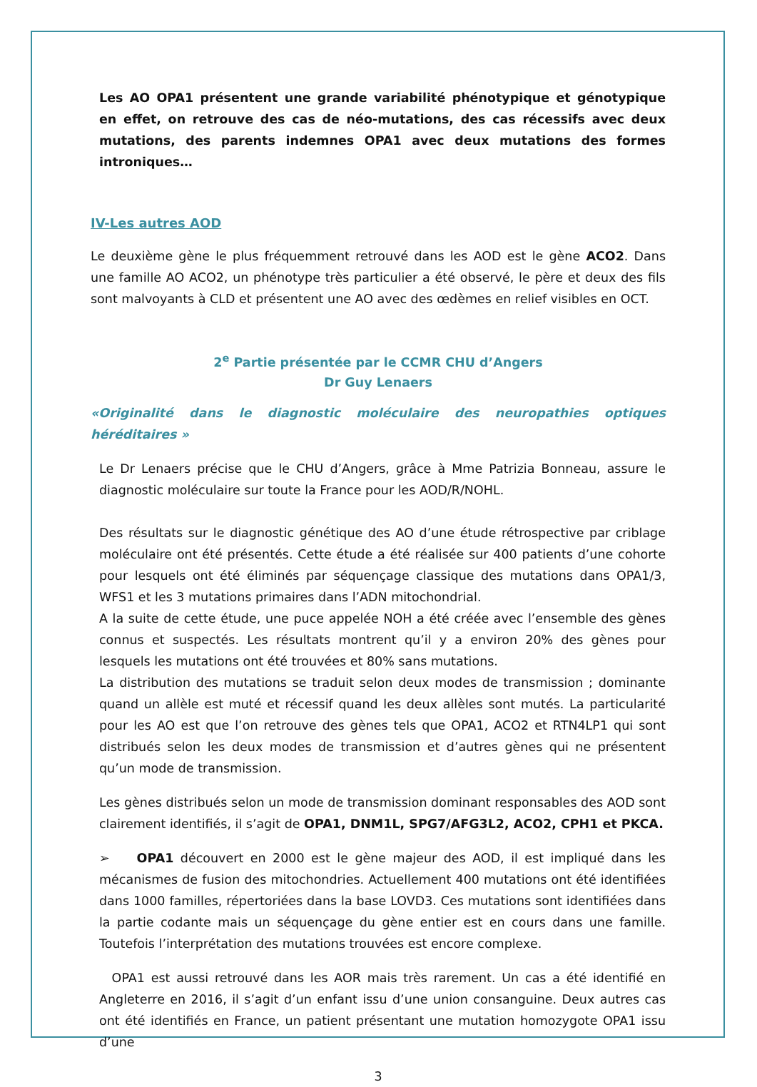Les AO OPA1 présentent une grande variabilité phénotypique et génotypique en effet, on retrouve des cas de néo-mutations, des cas récessifs avec deux mutations, des parents indemnes OPA1 avec deux mutations des formes introniques…
IV-Les autres AOD
Le deuxième gène le plus fréquemment retrouvé dans les AOD est le gène ACO2. Dans une famille AO ACO2, un phénotype très particulier a été observé, le père et deux des fils sont malvoyants à CLD et présentent une AO avec des œdèmes en relief visibles en OCT.
2<sup>e</sup> Partie présentée par le CCMR CHU d’Angers
Dr Guy Lenaers
«Originalité dans le diagnostic moléculaire des neuropathies optiques héréditaires »
Le Dr Lenaers précise que le CHU d’Angers, grâce à Mme Patrizia Bonneau, assure le diagnostic moléculaire sur toute la France pour les AOD/R/NOHL.
Des résultats sur le diagnostic génétique des AO d’une étude rétrospective par criblage moléculaire ont été présentés. Cette étude a été réalisée sur 400 patients d’une cohorte pour lesquels ont été éliminés par séquençage classique des mutations dans OPA1/3, WFS1 et les 3 mutations primaires dans l’ADN mitochondrial.
A la suite de cette étude, une puce appelée NOH a été créée avec l’ensemble des gènes connus et suspectés. Les résultats montrent qu’il y a environ 20% des gènes pour lesquels les mutations ont été trouvées et 80% sans mutations.
La distribution des mutations se traduit selon deux modes de transmission ; dominante quand un allèle est muté et récessif quand les deux allèles sont mutés. La particularité pour les AO est que l’on retrouve des gènes tels que OPA1, ACO2 et RTN4LP1 qui sont distribués selon les deux modes de transmission et d’autres gènes qui ne présentent qu’un mode de transmission.
Les gènes distribués selon un mode de transmission dominant responsables des AOD sont clairement identifiés, il s’agit de OPA1, DNM1L, SPG7/AFG3L2, ACO2, CPH1 et PKCA.
➢ OPA1 découvert en 2000 est le gène majeur des AOD, il est impliqué dans les mécanismes de fusion des mitochondries. Actuellement 400 mutations ont été identifiées dans 1000 familles, répertoriées dans la base LOVD3. Ces mutations sont identifiées dans la partie codante mais un séquençage du gène entier est en cours dans une famille. Toutefois l’interprétation des mutations trouvées est encore complexe.
OPA1 est aussi retrouvé dans les AOR mais très rarement. Un cas a été identifié en Angleterre en 2016, il s’agit d’un enfant issu d’une union consanguine. Deux autres cas ont été identifiés en France, un patient présentant une mutation homozygote OPA1 issu d’une
3